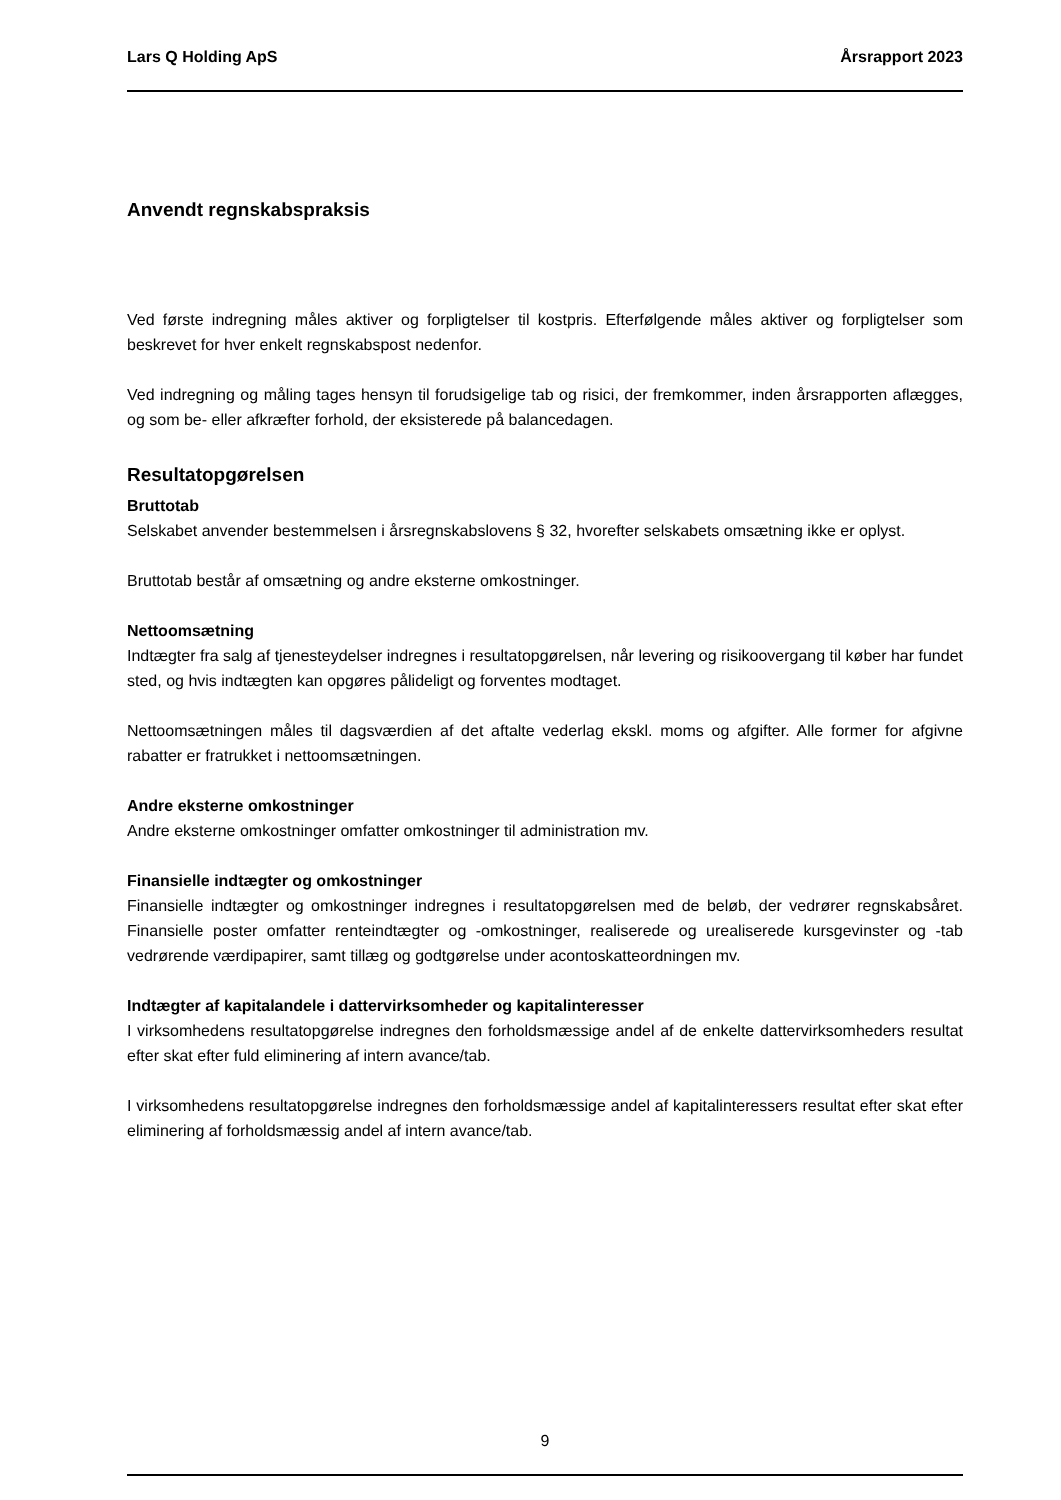Lars Q Holding ApS Årsrapport 2023
Anvendt regnskabspraksis
Ved første indregning måles aktiver og forpligtelser til kostpris. Efterfølgende måles aktiver og forpligtelser som beskrevet for hver enkelt regnskabspost nedenfor.
Ved indregning og måling tages hensyn til forudsigelige tab og risici, der fremkommer, inden årsrapporten aflægges, og som be- eller afkræfter forhold, der eksisterede på balancedagen.
Resultatopgørelsen
Bruttotab
Selskabet anvender bestemmelsen i årsregnskabslovens § 32, hvorefter selskabets omsætning ikke er oplyst.
Bruttotab består af omsætning og andre eksterne omkostninger.
Nettoomsætning
Indtægter fra salg af tjenesteydelser indregnes i resultatopgørelsen, når levering og risikoovergang til køber har fundet sted, og hvis indtægten kan opgøres pålideligt og forventes modtaget.
Nettoomsætningen måles til dagsværdien af det aftalte vederlag ekskl. moms og afgifter. Alle former for afgivne rabatter er fratrukket i nettoomsætningen.
Andre eksterne omkostninger
Andre eksterne omkostninger omfatter omkostninger til administration mv.
Finansielle indtægter og omkostninger
Finansielle indtægter og omkostninger indregnes i resultatopgørelsen med de beløb, der vedrører regnskabsåret. Finansielle poster omfatter renteindtægter og -omkostninger, realiserede og urealiserede kursgevinster og -tab vedrørende værdipapirer, samt tillæg og godtgørelse under acontoskatteordningen mv.
Indtægter af kapitalandele i dattervirksomheder og kapitalinteresser
I virksomhedens resultatopgørelse indregnes den forholdsmæssige andel af de enkelte dattervirksomheders resultat efter skat efter fuld eliminering af intern avance/tab.
I virksomhedens resultatopgørelse indregnes den forholdsmæssige andel af kapitalinteressers resultat efter skat efter eliminering af forholdsmæssig andel af intern avance/tab.
9